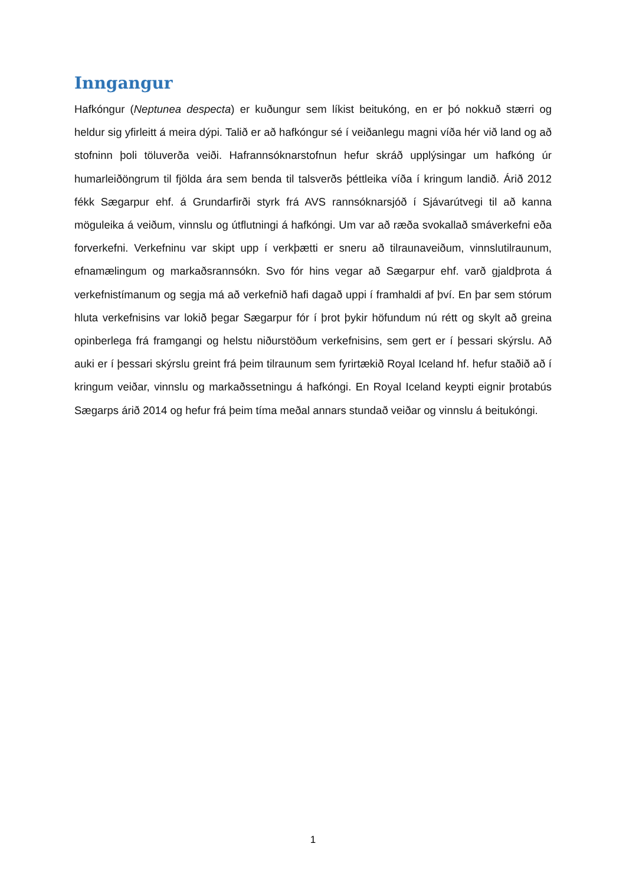Inngangur
Hafkóngur (Neptunea despecta) er kuðungur sem líkist beitukóng, en er þó nokkuð stærri og heldur sig yfirleitt á meira dýpi. Talið er að hafkóngur sé í veiðanlegu magni víða hér við land og að stofninn þoli töluverða veiði. Hafrannsóknarstofnun hefur skráð upplýsingar um hafkóng úr humarleiðöngrum til fjölda ára sem benda til talsverðs þéttleika víða í kringum landið. Árið 2012 fékk Sægarpur ehf. á Grundarfirði styrk frá AVS rannsóknarsjóð í Sjávarútvegi til að kanna möguleika á veiðum, vinnslu og útflutningi á hafkóngi. Um var að ræða svokallað smáverkefni eða forverkefni. Verkefninu var skipt upp í verkþætti er sneru að tilraunaveiðum, vinnslutilraunum, efnamælingum og markaðsrannsókn. Svo fór hins vegar að Sægarpur ehf. varð gjaldþrota á verkefnistímanum og segja má að verkefnið hafi dagað uppi í framhaldi af því. En þar sem stórum hluta verkefnisins var lokið þegar Sægarpur fór í þrot þykir höfundum nú rétt og skylt að greina opinberlega frá framgangi og helstu niðurstöðum verkefnisins, sem gert er í þessari skýrslu. Að auki er í þessari skýrslu greint frá þeim tilraunum sem fyrirtækið Royal Iceland hf. hefur staðið að í kringum veiðar, vinnslu og markaðssetningu á hafkóngi. En Royal Iceland keypti eignir þrotabús Sægarps árið 2014 og hefur frá þeim tíma meðal annars stundað veiðar og vinnslu á beitukóngi.
1